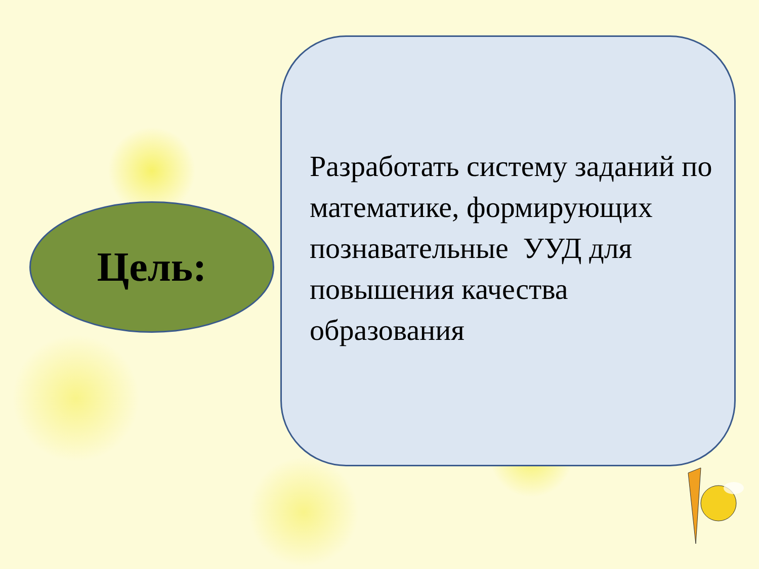Цель:
Разработать систему заданий по математике, формирующих познавательные УУД для повышения качества образования